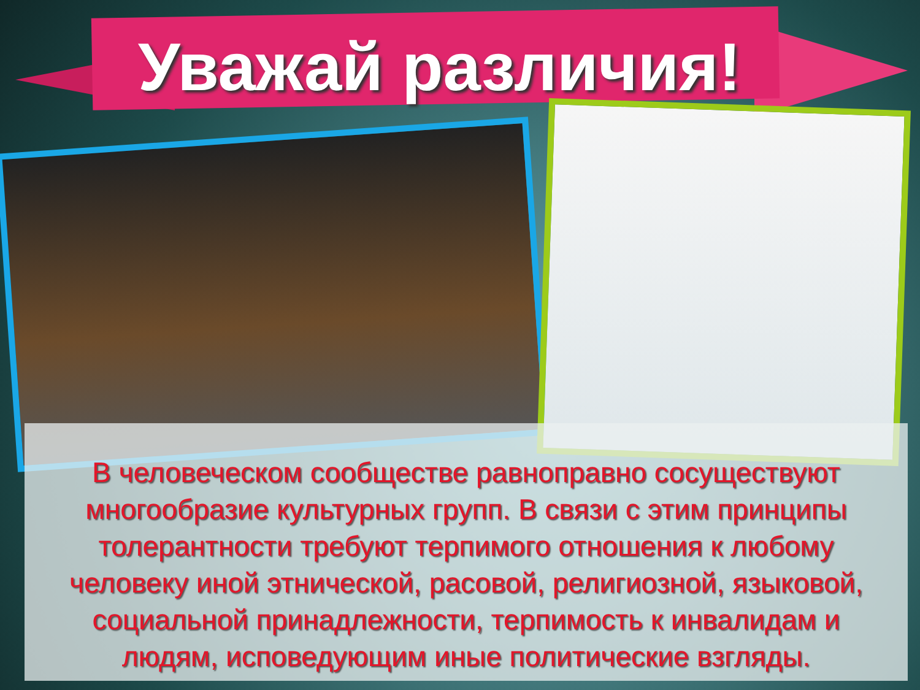Уважай различия!
В человеческом сообществе равноправно сосуществуют многообразие культурных групп. В связи с этим принципы толерантности требуют терпимого отношения к любому человеку иной этнической, расовой, религиозной, языковой, социальной принадлежности, терпимость к инвалидам и людям, исповедующим иные политические взгляды.